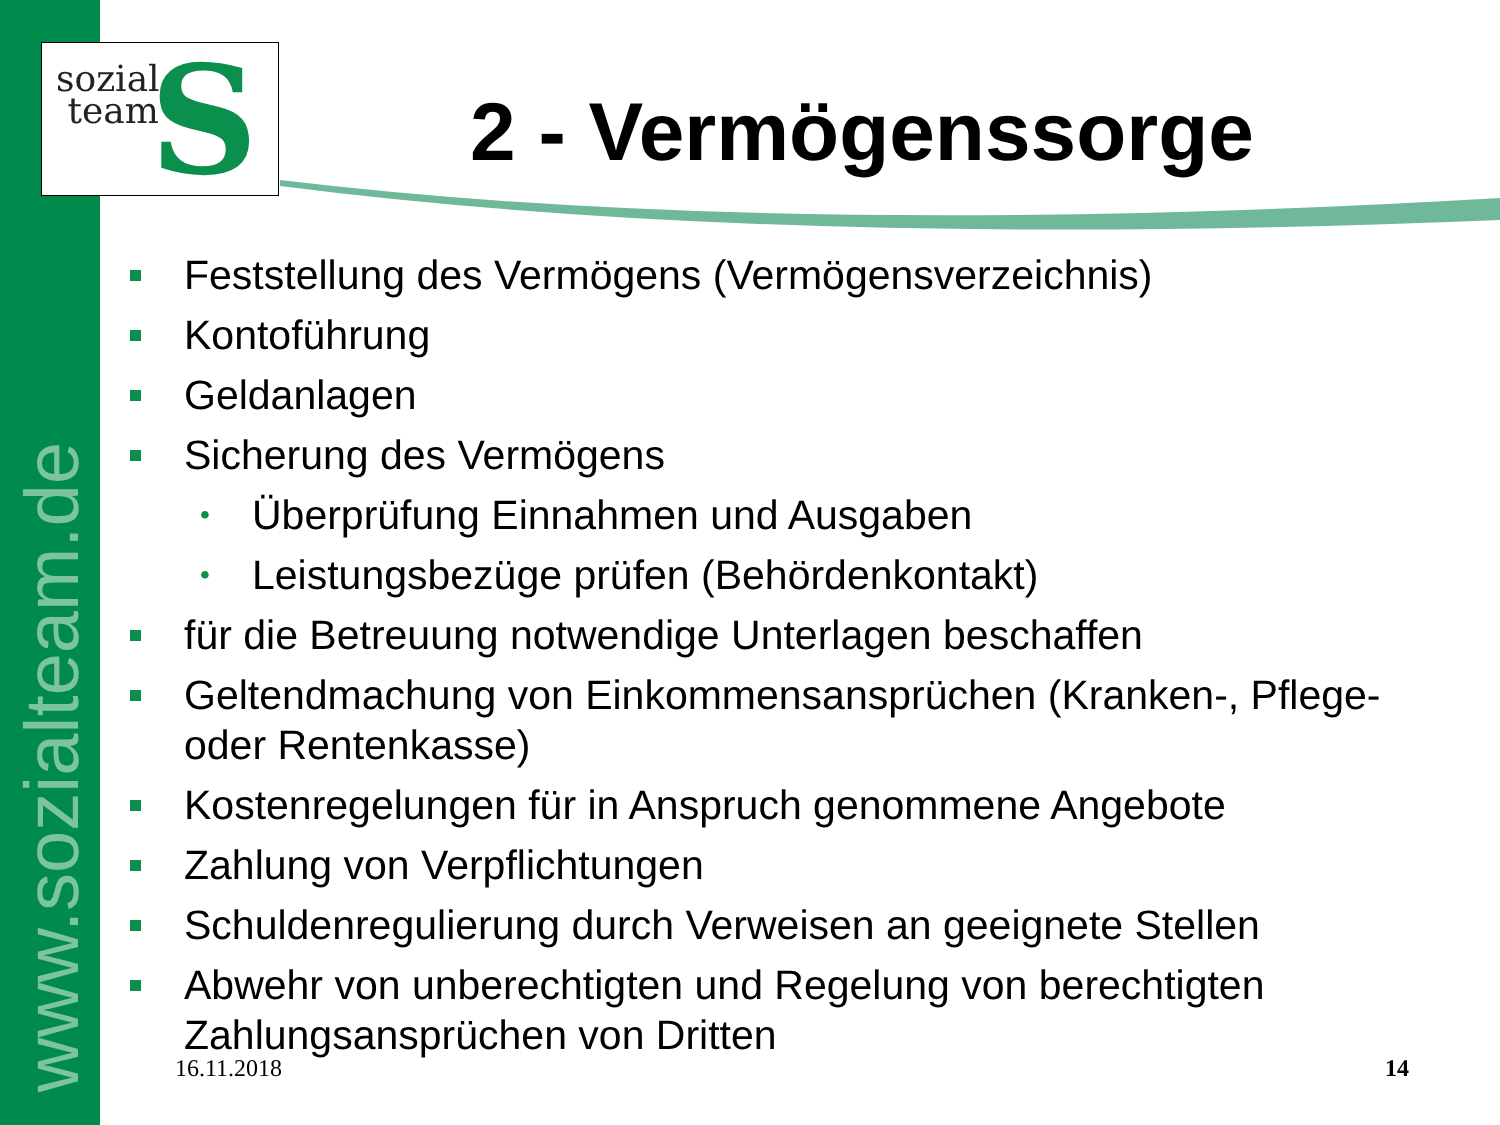www.sozialteam.de
S
sozial
team
2 - Vermögenssorge
Feststellung des Vermögens (Vermögensverzeichnis)
Kontoführung
Geldanlagen
Sicherung des Vermögens
•
Überprüfung Einnahmen und Ausgaben
•
Leistungsbezüge prüfen (Behördenkontakt)
für die Betreuung notwendige Unterlagen beschaffen
Geltendmachung von Einkommensansprüchen (Kranken-, Pflege- oder Rentenkasse)
Kostenregelungen für in Anspruch genommene Angebote
Zahlung von Verpflichtungen
Schuldenregulierung durch Verweisen an geeignete Stellen
Abwehr von unberechtigten und Regelung von berechtigten Zahlungsansprüchen von Dritten
16.11.2018 14